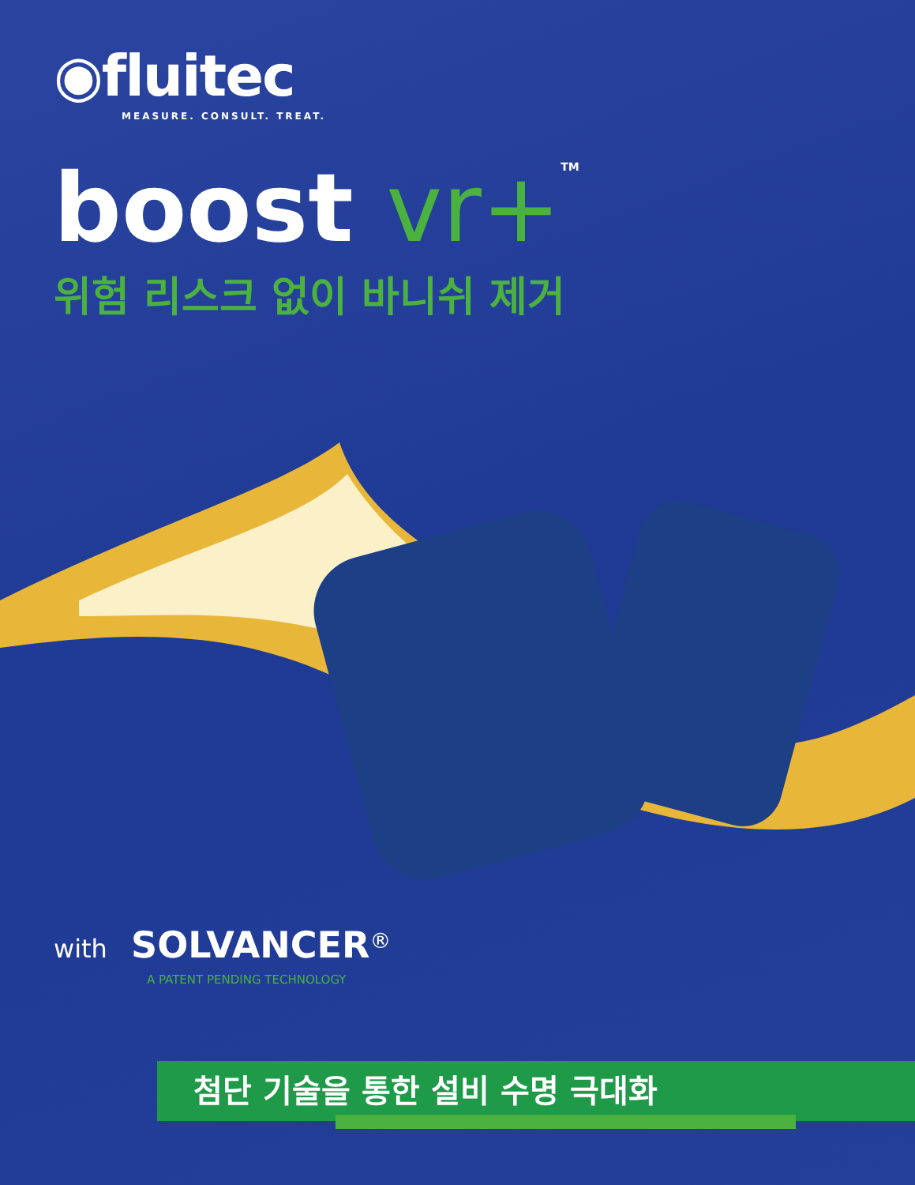◉fluitec
MEASURE. CONSULT. TREAT.
boost vr+<sup>TM</sup>
위험 리스크 없이 바니쉬 제거
with SOLVANCER<sup>®</sup>
A PATENT PENDING TECHNOLOGY
첨단 기술을 통한 설비 수명 극대화